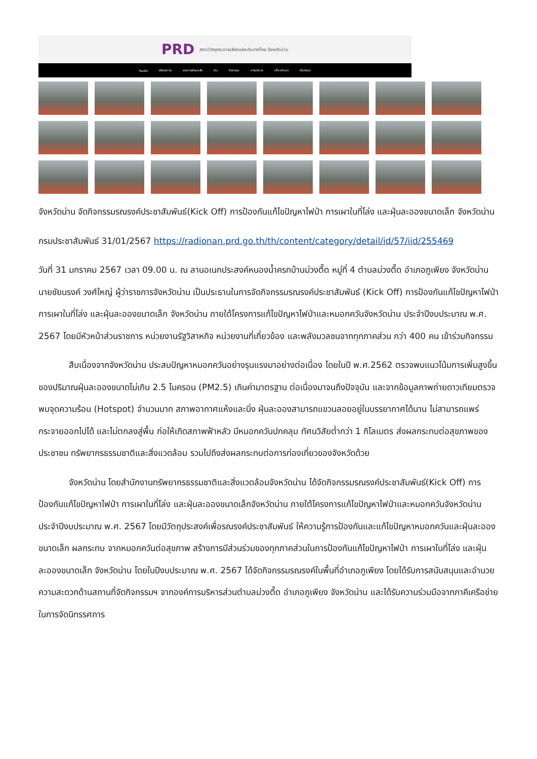PRD สถานีวิทยุกระจายเสียงแห่งประเทศไทย จังหวัดน่าน
Radio ผังรายการ รายการย้อนหลัง ข่าว กิจกรรม การบริการ เกี่ยวกับเรา ติดต่อเรา
จังหวัดน่าน จัดกิจกรรมรณรงค์ประชาสัมพันธ์(Kick Off) การป้องกันแก้ไขปัญหาไฟป่า การเผาในที่โล่ง และฝุ่นละอองขนาดเล็ก จังหวัดน่าน
กรมประชาสัมพันธ์ 31/01/2567 https://radionan.prd.go.th/th/content/category/detail/id/57/iid/255469
วันที่ 31 มกราคม 2567 เวลา 09.00 น. ณ ลานอเนกประสงค์หนองน้ำครกบ้านม่วงตึ๊ด หมู่ที่ 4 ตำบลม่วงตึ๊ด อำเภอภูเพียง จังหวัดน่าน นายชัยนรงค์ วงศ์ใหญ่ ผู้ว่าราชการจังหวัดน่าน เป็นประธานในการจัดกิจกรรมรณรงค์ประชาสัมพันธ์ (Kick Off) การป้องกันแก้ไขปัญหาไฟป่า การเผาในที่โล่ง และฝุ่นละอองขนาดเล็ก จังหวัดน่าน ภายใต้โครงการแก้ไขปัญหาไฟป่าและหมอกควันจังหวัดน่าน ประจำปีงบประมาณ พ.ศ. 2567 โดยมีหัวหน้าส่วนราชการ หน่วยงานรัฐวิสาหกิจ หน่วยงานที่เกี่ยวข้อง และพลังมวลชนจากทุกภาคส่วน กว่า 400 คน เข้าร่วมกิจกรรม
สืบเนื่องจากจังหวัดน่าน ประสบปัญหาหมอกควันอย่างรุนแรงมาอย่างต่อเนื่อง โดยในปี พ.ศ.2562 ตรวจพบแนวโน้มการเพิ่มสูงขึ้นของปริมาณฝุ่นละอองขนาดไม่เกิน 2.5 ไมครอน (PM2.5) เกินค่ามาตรฐาน ต่อเนื่องมาจนถึงปัจจุบัน และจากข้อมูลภาพถ่ายดาวเทียมตรวจพบจุดความร้อน (Hotspot) จำนวนมาก สภาพอากาศแห้งและนิ่ง ฝุ่นละอองสามารถแขวนลอยอยู่ในบรรยากาศได้นาน ไม่สามารถแพร่กระจายออกไปได้ และไม่ตกลงสู่พื้น ก่อให้เกิดสภาพฟ้าหลัว มีหมอกควันปกคลุม ทัศนวิสัยต่ำกว่า 1 กิโลเมตร ส่งผลกระทบต่อสุขภาพของประชาชน ทรัพยากรธรรมชาติและสิ่งแวดล้อม รวมไปถึงส่งผลกระทบต่อการท่องเที่ยวของจังหวัดด้วย
จังหวัดน่าน โดยสำนักงานทรัพยากรธรรมชาติและสิ่งแวดล้อมจังหวัดน่าน ได้จัดกิจกรรมรณรงค์ประชาสัมพันธ์(Kick Off) การป้องกันแก้ไขปัญหาไฟป่า การเผาในที่โล่ง และฝุ่นละอองขนาดเล็กจังหวัดน่าน ภายใต้โครงการแก้ไขปัญหาไฟป่าและหมอกควันจังหวัดน่าน ประจำปีงบประมาณ พ.ศ. 2567 โดยมีวัตถุประสงค์เพื่อรณรงค์ประชาสัมพันธ์ ให้ความรู้การป้องกันและแก้ไขปัญหาหมอกควันและฝุ่นละอองขนาดเล็ก ผลกระทบ จากหมอกควันต่อสุขภาพ สร้างการมีส่วนร่วมของทุกภาคส่วนในการป้องกันแก้ไขปัญหาไฟป่า การเผาในที่โล่ง และฝุ่นละอองขนาดเล็ก จังหวัดน่าน โดยในปีงบประมาณ พ.ศ. 2567 ได้จัดกิจกรรมรณรงค์ในพื้นที่อำเภอภูเพียง โดยได้รับการสนับสนุนและอำนวยความสะดวกด้านสถานที่จัดกิจกรรมฯ จากองค์การบริหารส่วนตำบลม่วงตึ๊ด อำเภอภูเพียง จังหวัดน่าน และได้รับความร่วมมือจากภาคีเครือข่ายในการจัดนิทรรศการ